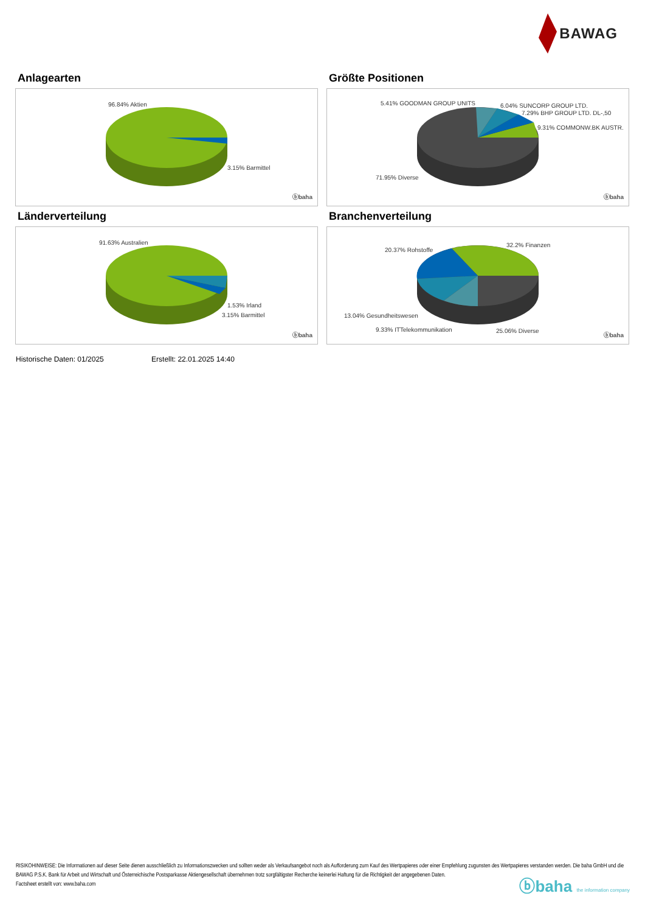BAWAG
Anlagearten
96.84% Aktien
3.15% Barmittel
ⓑbaha
Größte Positionen
5.41% GOODMAN GROUP UNITS 6.04% SUNCORP GROUP LTD.
7.29% BHP GROUP LTD. DL-,50
9.31% COMMONW.BK AUSTR.
71.95% Diverse
ⓑbaha
Länderverteilung
91.63% Australien
1.53% Irland
3.15% Barmittel
ⓑbaha
Branchenverteilung
20.37% Rohstoffe
32.2% Finanzen
13.04% Gesundheitswesen
9.33% ITTelekommunikation 25.06% Diverse
ⓑbaha
Historische Daten: 01/2025 Erstellt: 22.01.2025 14:40
RISIKOHINWEISE: Die Informationen auf dieser Seite dienen ausschließlich zu Informationszwecken und sollten weder als Verkaufsangebot noch als Aufforderung zum Kauf des Wertpapieres oder einer Empfehlung zugunsten des Wertpapieres verstanden werden. Die baha GmbH und die BAWAG P.S.K. Bank für Arbeit und Wirtschaft und Österreichische Postsparkasse Aktiengesellschaft übernehmen trotz sorgfältigster Recherche keinerlei Haftung für die Richtigkeit der angegebenen Daten.
Factsheet erstellt von: www.baha.com
ⓑbaha the information company